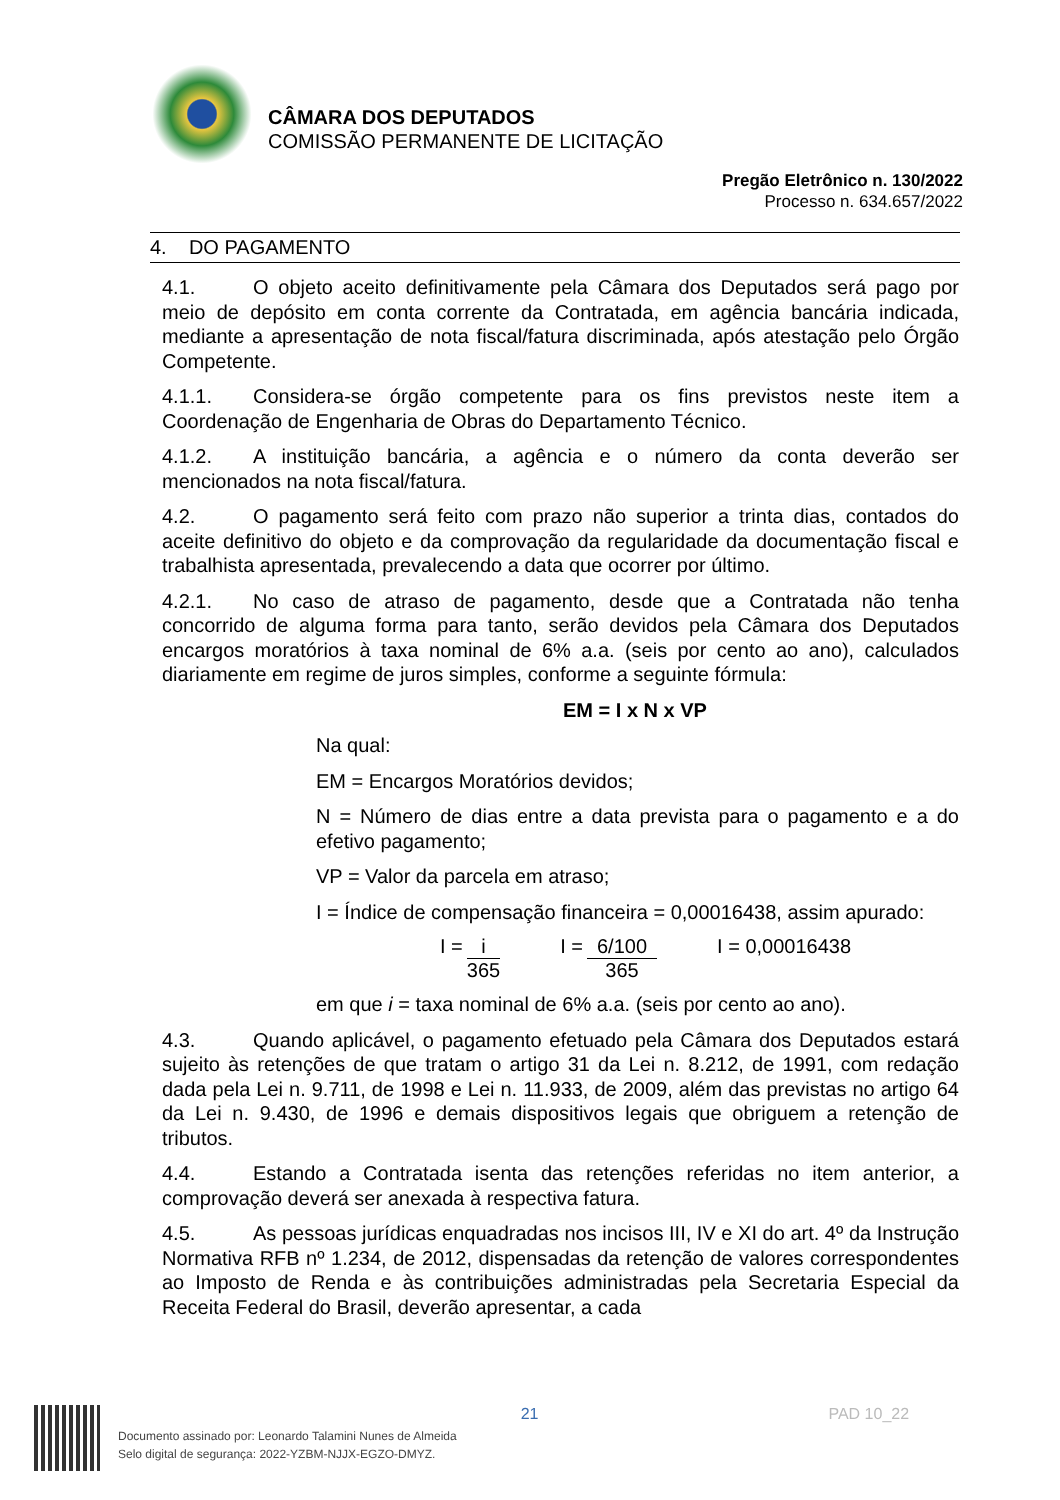CÂMARA DOS DEPUTADOS
COMISSÃO PERMANENTE DE LICITAÇÃO
Pregão Eletrônico n. 130/2022
Processo n. 634.657/2022
4. DO PAGAMENTO
4.1. O objeto aceito definitivamente pela Câmara dos Deputados será pago por meio de depósito em conta corrente da Contratada, em agência bancária indicada, mediante a apresentação de nota fiscal/fatura discriminada, após atestação pelo Órgão Competente.
4.1.1. Considera-se órgão competente para os fins previstos neste item a Coordenação de Engenharia de Obras do Departamento Técnico.
4.1.2. A instituição bancária, a agência e o número da conta deverão ser mencionados na nota fiscal/fatura.
4.2. O pagamento será feito com prazo não superior a trinta dias, contados do aceite definitivo do objeto e da comprovação da regularidade da documentação fiscal e trabalhista apresentada, prevalecendo a data que ocorrer por último.
4.2.1. No caso de atraso de pagamento, desde que a Contratada não tenha concorrido de alguma forma para tanto, serão devidos pela Câmara dos Deputados encargos moratórios à taxa nominal de 6% a.a. (seis por cento ao ano), calculados diariamente em regime de juros simples, conforme a seguinte fórmula:
EM = I x N x VP
Na qual:
EM = Encargos Moratórios devidos;
N = Número de dias entre a data prevista para o pagamento e a do efetivo pagamento;
VP = Valor da parcela em atraso;
I = Índice de compensação financeira = 0,00016438, assim apurado:
I = i 365 I = 6/100 365 I = 0,00016438
em que i = taxa nominal de 6% a.a. (seis por cento ao ano).
4.3. Quando aplicável, o pagamento efetuado pela Câmara dos Deputados estará sujeito às retenções de que tratam o artigo 31 da Lei n. 8.212, de 1991, com redação dada pela Lei n. 9.711, de 1998 e Lei n. 11.933, de 2009, além das previstas no artigo 64 da Lei n. 9.430, de 1996 e demais dispositivos legais que obriguem a retenção de tributos.
4.4. Estando a Contratada isenta das retenções referidas no item anterior, a comprovação deverá ser anexada à respectiva fatura.
4.5. As pessoas jurídicas enquadradas nos incisos III, IV e XI do art. 4º da Instrução Normativa RFB nº 1.234, de 2012, dispensadas da retenção de valores correspondentes ao Imposto de Renda e às contribuições administradas pela Secretaria Especial da Receita Federal do Brasil, deverão apresentar, a cada
Documento assinado por: Leonardo Talamini Nunes de Almeida
Selo digital de segurança: 2022-YZBM-NJJX-EGZO-DMYZ.
21 PAD 10_22